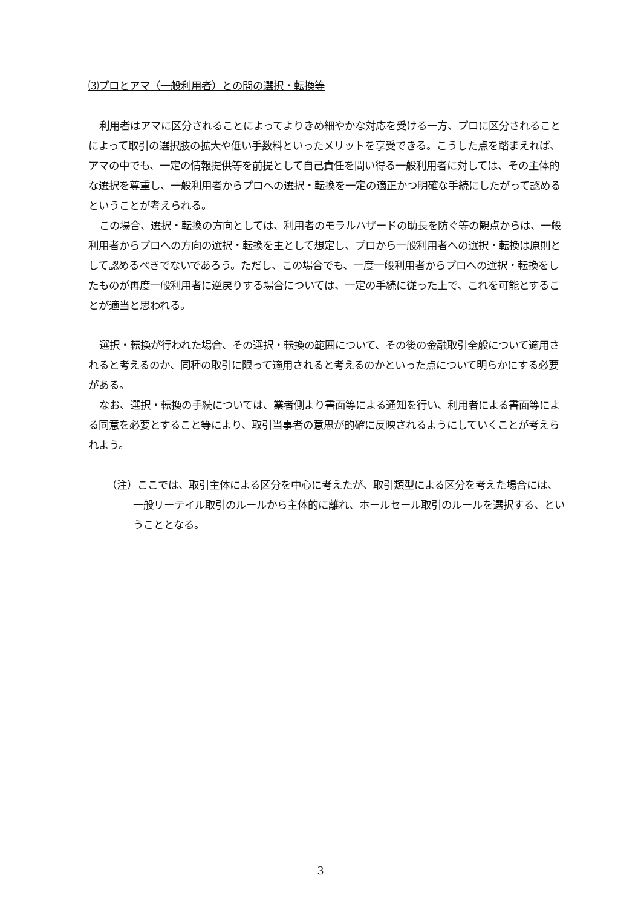⑶プロとアマ（一般利用者）との間の選択・転換等
利用者はアマに区分されることによってよりきめ細やかな対応を受ける一方、プロに区分されることによって取引の選択肢の拡大や低い手数料といったメリットを享受できる。こうした点を踏まえれば、アマの中でも、一定の情報提供等を前提として自己責任を問い得る一般利用者に対しては、その主体的な選択を尊重し、一般利用者からプロへの選択・転換を一定の適正かつ明確な手続にしたがって認めるということが考えられる。
この場合、選択・転換の方向としては、利用者のモラルハザードの助長を防ぐ等の観点からは、一般利用者からプロへの方向の選択・転換を主として想定し、プロから一般利用者への選択・転換は原則として認めるべきでないであろう。ただし、この場合でも、一度一般利用者からプロへの選択・転換をしたものが再度一般利用者に逆戻りする場合については、一定の手続に従った上で、これを可能とすることが適当と思われる。
選択・転換が行われた場合、その選択・転換の範囲について、その後の金融取引全般について適用されると考えるのか、同種の取引に限って適用されると考えるのかといった点について明らかにする必要がある。
なお、選択・転換の手続については、業者側より書面等による通知を行い、利用者による書面等による同意を必要とすること等により、取引当事者の意思が的確に反映されるようにしていくことが考えられよう。
（注）ここでは、取引主体による区分を中心に考えたが、取引類型による区分を考えた場合には、一般リーテイル取引のルールから主体的に離れ、ホールセール取引のルールを選択する、ということとなる。
3